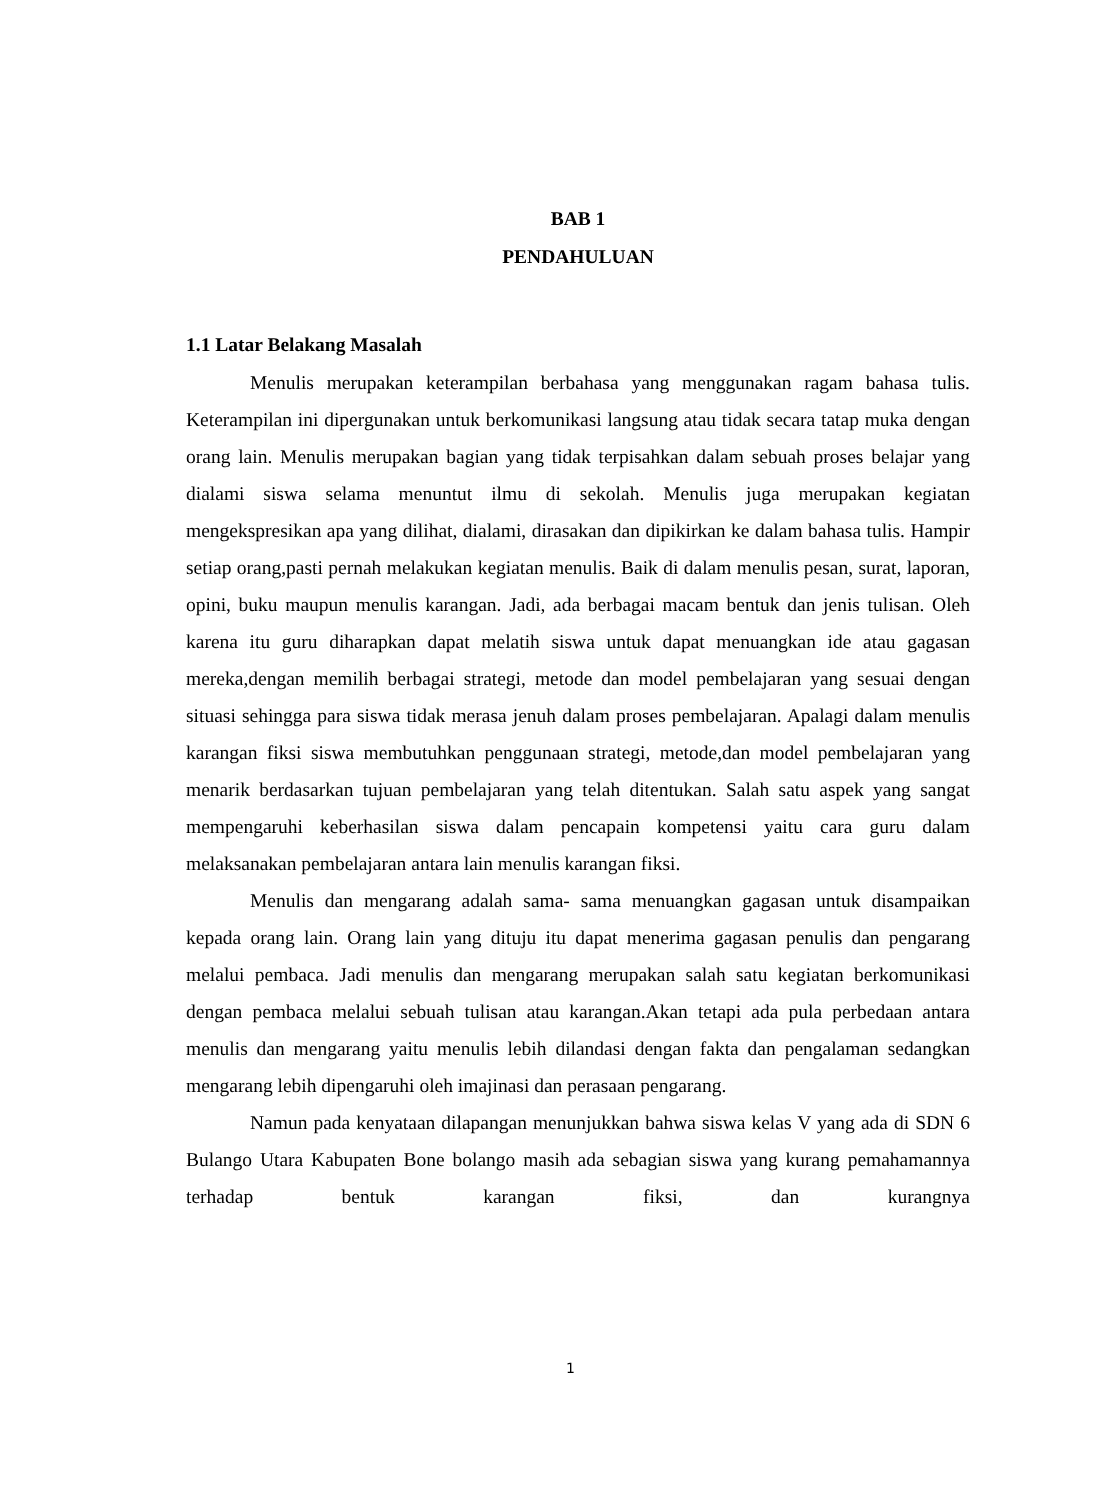BAB 1
PENDAHULUAN
1.1 Latar Belakang Masalah
Menulis merupakan keterampilan berbahasa yang menggunakan ragam bahasa tulis. Keterampilan ini dipergunakan untuk berkomunikasi langsung atau tidak secara tatap muka dengan orang lain. Menulis merupakan bagian yang tidak terpisahkan dalam sebuah proses belajar yang dialami siswa selama menuntut ilmu di sekolah. Menulis juga merupakan kegiatan mengekspresikan apa yang dilihat, dialami, dirasakan dan dipikirkan ke dalam bahasa tulis. Hampir setiap orang,pasti pernah melakukan kegiatan menulis. Baik di dalam menulis pesan, surat, laporan, opini, buku maupun menulis karangan. Jadi, ada berbagai macam bentuk dan jenis tulisan. Oleh karena itu guru diharapkan dapat melatih siswa untuk dapat menuangkan ide atau gagasan mereka,dengan memilih berbagai strategi, metode dan model pembelajaran yang sesuai dengan situasi sehingga para siswa tidak merasa jenuh dalam proses pembelajaran. Apalagi dalam menulis karangan fiksi siswa membutuhkan penggunaan strategi, metode,dan model pembelajaran yang menarik berdasarkan tujuan pembelajaran yang telah ditentukan. Salah satu aspek yang sangat mempengaruhi keberhasilan siswa dalam pencapain kompetensi yaitu cara guru dalam melaksanakan pembelajaran antara lain menulis karangan fiksi.
Menulis dan mengarang adalah sama- sama menuangkan gagasan untuk disampaikan kepada orang lain. Orang lain yang dituju itu dapat menerima gagasan penulis dan pengarang melalui pembaca. Jadi menulis dan mengarang merupakan salah satu kegiatan berkomunikasi dengan pembaca melalui sebuah tulisan atau karangan.Akan tetapi ada pula perbedaan antara menulis dan mengarang yaitu menulis lebih dilandasi dengan fakta dan pengalaman sedangkan mengarang lebih dipengaruhi oleh imajinasi dan perasaan pengarang.
Namun pada kenyataan dilapangan menunjukkan bahwa siswa kelas V yang ada di SDN 6 Bulango Utara Kabupaten Bone bolango masih ada sebagian siswa yang kurang pemahamannya terhadap bentuk karangan fiksi, dan kurangnya
1